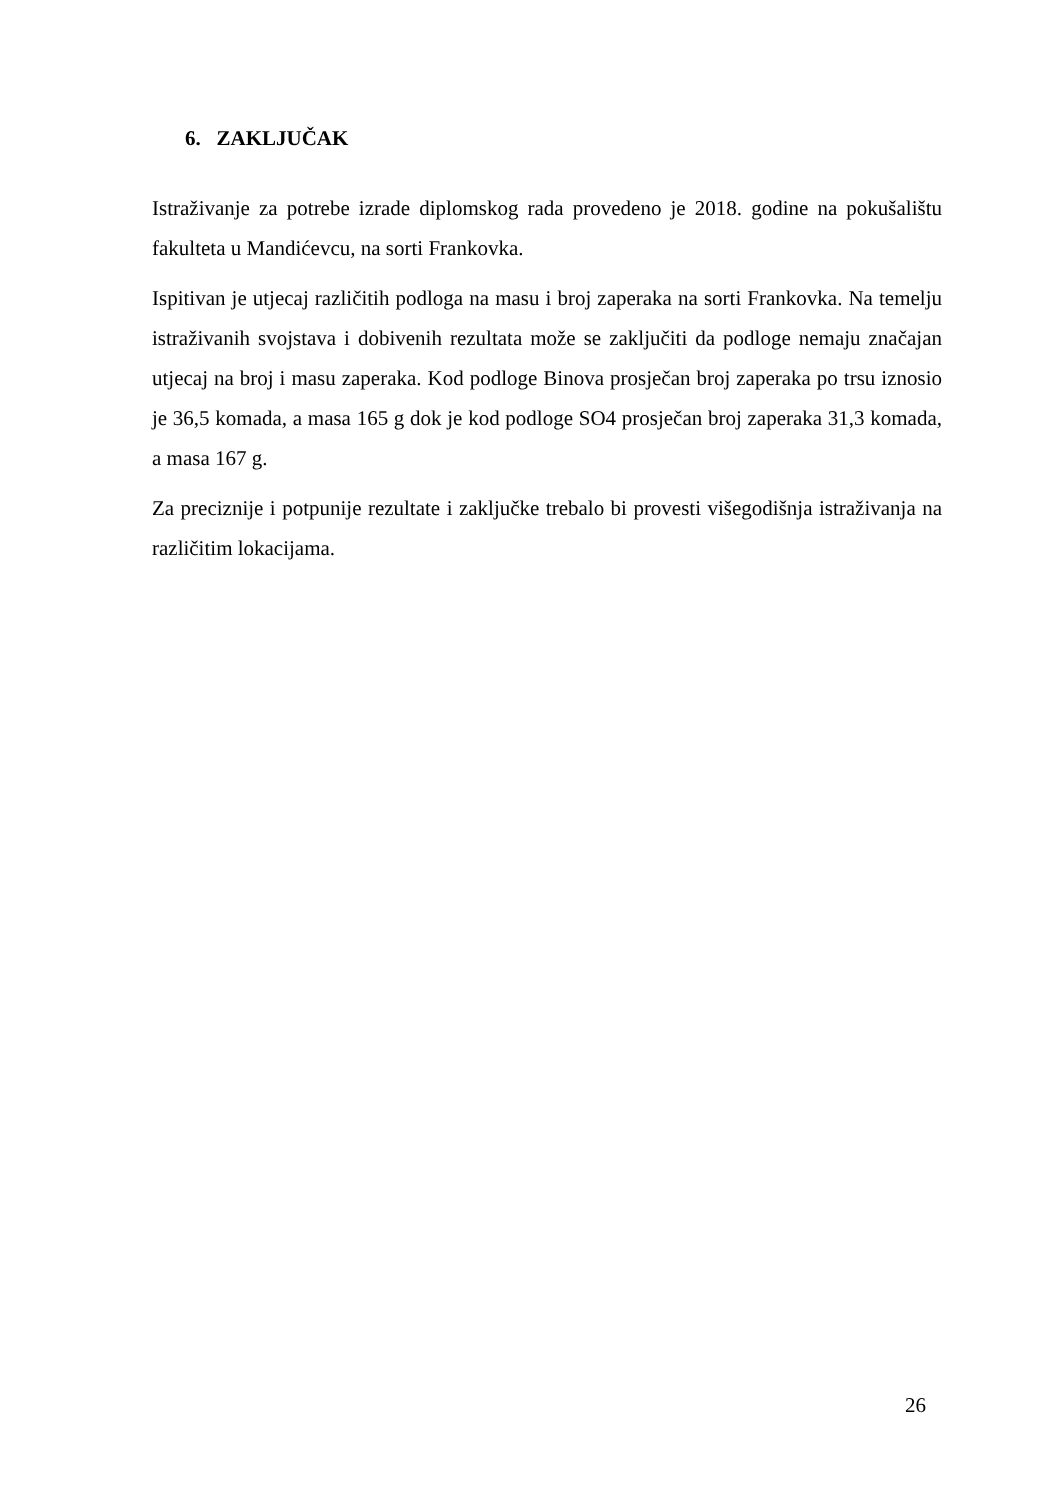6. ZAKLJUČAK
Istraživanje za potrebe izrade diplomskog rada provedeno je 2018. godine na pokušalištu fakulteta u Mandićevcu, na sorti Frankovka.
Ispitivan je utjecaj različitih podloga na masu i broj zaperaka na sorti Frankovka. Na temelju istraživanih svojstava i dobivenih rezultata može se zaključiti da podloge nemaju značajan utjecaj na broj i masu zaperaka. Kod podloge Binova prosječan broj zaperaka po trsu iznosio je 36,5 komada, a masa 165 g dok je kod podloge SO4 prosječan broj zaperaka 31,3 komada, a masa 167 g.
Za preciznije i potpunije rezultate i zaključke trebalo bi provesti višegodišnja istraživanja na različitim lokacijama.
26